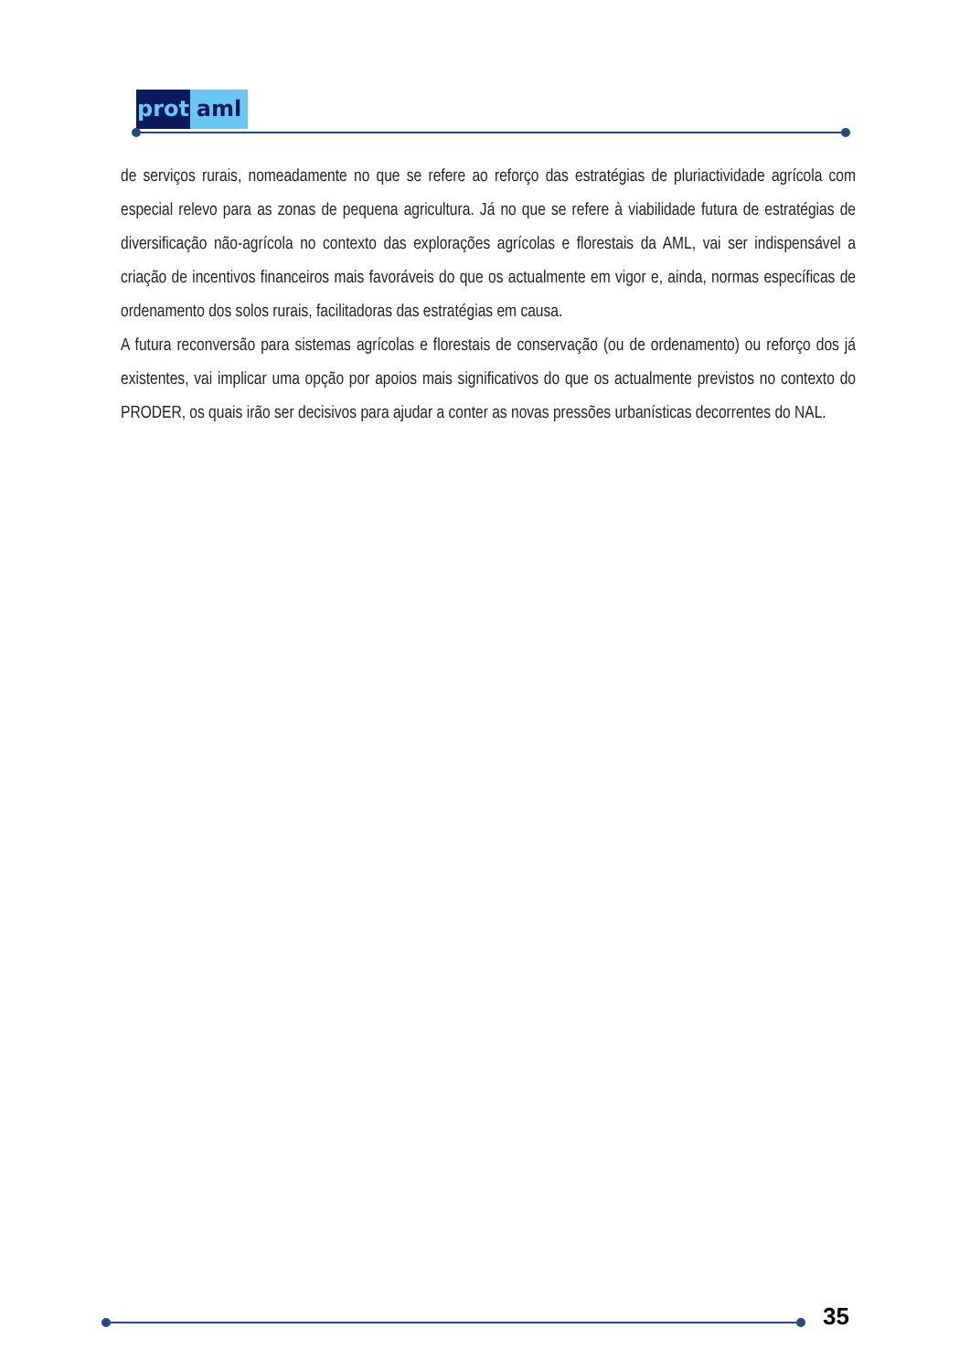prot aml
de serviços rurais, nomeadamente no que se refere ao reforço das estratégias de pluriactividade agrícola com especial relevo para as zonas de pequena agricultura. Já no que se refere à viabilidade futura de estratégias de diversificação não-agrícola no contexto das explorações agrícolas e florestais da AML, vai ser indispensável a criação de incentivos financeiros mais favoráveis do que os actualmente em vigor e, ainda, normas específicas de ordenamento dos solos rurais, facilitadoras das estratégias em causa.
A futura reconversão para sistemas agrícolas e florestais de conservação (ou de ordenamento) ou reforço dos já existentes, vai implicar uma opção por apoios mais significativos do que os actualmente previstos no contexto do PRODER, os quais irão ser decisivos para ajudar a conter as novas pressões urbanísticas decorrentes do NAL.
35